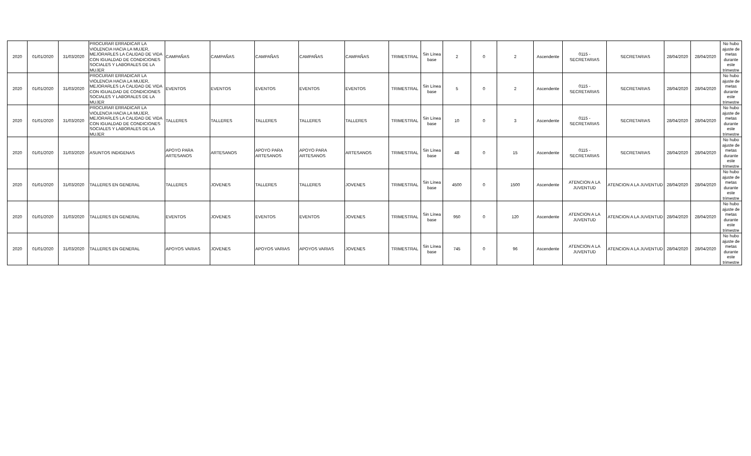| 2020 | 01/01/2020 | 31/03/2020 | PROCURAR ERRADICAR LA VIOLENCIA HACIA LA MUJER, MEJORARLES LA CALIDAD DE VIDA CON IGUALDAD DE CONDICIONES SOCIALES Y LABORALES DE LA MUJER | CAMPAÑAS | CAMPAÑAS | CAMPAÑAS | CAMPAÑAS | CAMPAÑAS | TRIMESTRAL | Sin Línea base | 2 | 0 | 2 | Ascendente | 0115 - SECRETARIAS | SECRETARIAS | 28/04/2020 | 28/04/2020 | No hubo ajuste de metas durante este trimestre |
| 2020 | 01/01/2020 | 31/03/2020 | PROCURAR ERRADICAR LA VIOLENCIA HACIA LA MUJER, MEJORARLES LA CALIDAD DE VIDA CON IGUALDAD DE CONDICIONES SOCIALES Y LABORALES DE LA MUJER | EVENTOS | EVENTOS | EVENTOS | EVENTOS | EVENTOS | TRIMESTRAL | Sin Línea base | 5 | 0 | 2 | Ascendente | 0115 - SECRETARIAS | SECRETARIAS | 28/04/2020 | 28/04/2020 | No hubo ajuste de metas durante este trimestre |
| 2020 | 01/01/2020 | 31/03/2020 | PROCURAR ERRADICAR LA VIOLENCIA HACIA LA MUJER, MEJORARLES LA CALIDAD DE VIDA CON IGUALDAD DE CONDICIONES SOCIALES Y LABORALES DE LA MUJER | TALLERES | TALLERES | TALLERES | TALLERES | TALLERES | TRIMESTRAL | Sin Línea base | 10 | 0 | 3 | Ascendente | 0115 - SECRETARIAS | SECRETARIAS | 28/04/2020 | 28/04/2020 | No hubo ajuste de metas durante este trimestre |
| 2020 | 01/01/2020 | 31/03/2020 | ASUNTOS INDIGENAS | APOYO PARA ARTESANOS | ARTESANOS | APOYO PARA ARTESANOS | APOYO PARA ARTESANOS | ARTESANOS | TRIMESTRAL | Sin Línea base | 48 | 0 | 15 | Ascendente | 0115 - SECRETARIAS | SECRETARIAS | 28/04/2020 | 28/04/2020 | No hubo ajuste de metas durante este trimestre |
| 2020 | 01/01/2020 | 31/03/2020 | TALLERES EN GENERAL | TALLERES | JOVENES | TALLERES | TALLERES | JOVENES | TRIMESTRAL | Sin Línea base | 4500 | 0 | 1500 | Ascendente | ATENCION A LA JUVENTUD | ATENCION A LA JUVENTUD | 28/04/2020 | 28/04/2020 | No hubo ajuste de metas durante este trimestre |
| 2020 | 01/01/2020 | 31/03/2020 | TALLERES EN GENERAL | EVENTOS | JOVENES | EVENTOS | EVENTOS | JOVENES | TRIMESTRAL | Sin Línea base | 950 | 0 | 120 | Ascendente | ATENCION A LA JUVENTUD | ATENCION A LA JUVENTUD | 28/04/2020 | 28/04/2020 | No hubo ajuste de metas durante este trimestre |
| 2020 | 01/01/2020 | 31/03/2020 | TALLERES EN GENERAL | APOYOS VARIAS | JOVENES | APOYOS VARIAS | APOYOS VARIAS | JOVENES | TRIMESTRAL | Sin Línea base | 745 | 0 | 96 | Ascendente | ATENCION A LA JUVENTUD | ATENCION A LA JUVENTUD | 28/04/2020 | 28/04/2020 | No hubo ajuste de metas durante este trimestre |